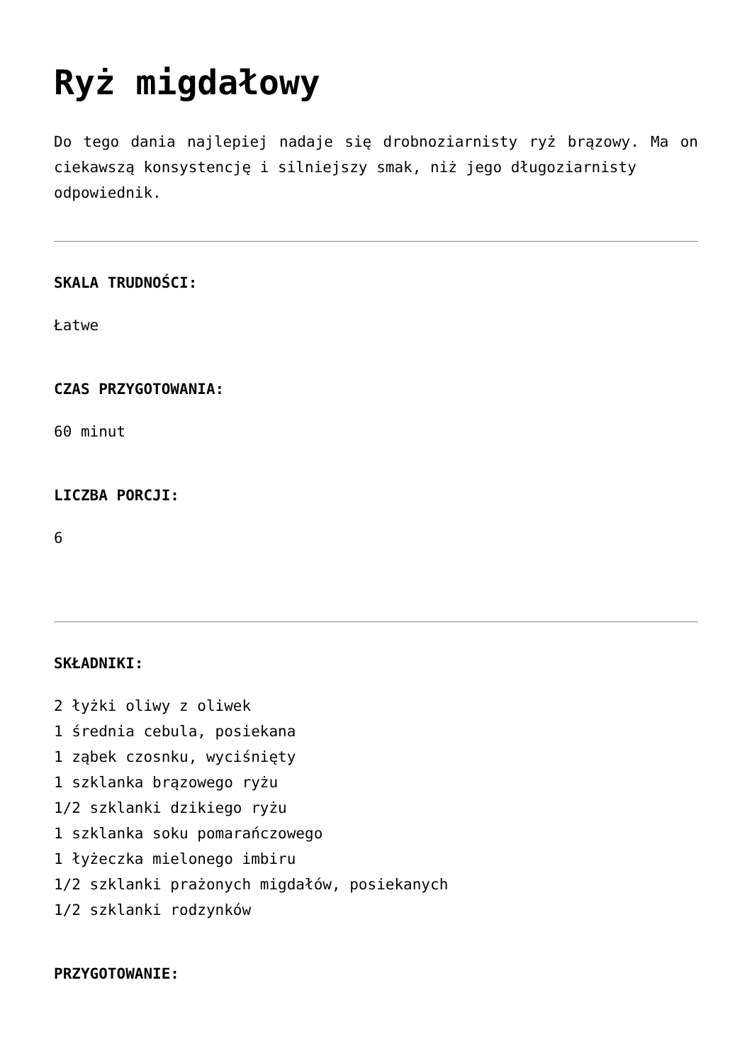Ryż migdałowy
Do tego dania najlepiej nadaje się drobnoziarnisty ryż brązowy. Ma on ciekawszą konsystencję i silniejszy smak, niż jego długoziarnisty
odpowiednik.
SKALA TRUDNOŚCI:
Łatwe
CZAS PRZYGOTOWANIA:
60 minut
LICZBA PORCJI:
6
SKŁADNIKI:
2 łyżki oliwy z oliwek
1 średnia cebula, posiekana
1 ząbek czosnku, wyciśnięty
1 szklanka brązowego ryżu
1/2 szklanki dzikiego ryżu
1 szklanka soku pomarańczowego
1 łyżeczka mielonego imbiru
1/2 szklanki prażonych migdałów, posiekanych
1/2 szklanki rodzynków
PRZYGOTOWANIE: